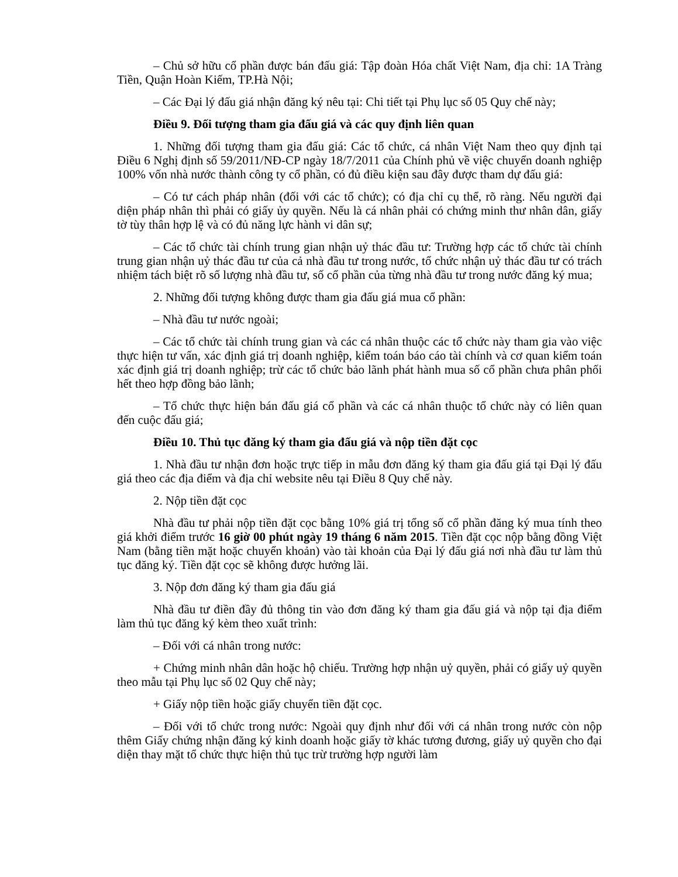– Chủ sở hữu cổ phần được bán đấu giá: Tập đoàn Hóa chất Việt Nam, địa chỉ: 1A Tràng Tiền, Quận Hoàn Kiếm, TP.Hà Nội;
– Các Đại lý đấu giá nhận đăng ký nêu tại: Chi tiết tại Phụ lục số 05 Quy chế này;
Điều 9. Đối tượng tham gia đấu giá và các quy định liên quan
1. Những đối tượng tham gia đấu giá: Các tổ chức, cá nhân Việt Nam theo quy định tại Điều 6 Nghị định số 59/2011/NĐ-CP ngày 18/7/2011 của Chính phủ về việc chuyển doanh nghiệp 100% vốn nhà nước thành công ty cổ phần, có đủ điều kiện sau đây được tham dự đấu giá:
– Có tư cách pháp nhân (đối với các tổ chức); có địa chỉ cụ thể, rõ ràng. Nếu người đại diện pháp nhân thì phải có giấy ủy quyền. Nếu là cá nhân phải có chứng minh thư nhân dân, giấy tờ tùy thân hợp lệ và có đủ năng lực hành vi dân sự;
– Các tổ chức tài chính trung gian nhận uỷ thác đầu tư: Trường hợp các tổ chức tài chính trung gian nhận uỷ thác đầu tư của cả nhà đầu tư trong nước, tổ chức nhận uỷ thác đầu tư có trách nhiệm tách biệt rõ số lượng nhà đầu tư, số cổ phần của từng nhà đầu tư trong nước đăng ký mua;
2. Những đối tượng không được tham gia đấu giá mua cổ phần:
– Nhà đầu tư nước ngoài;
– Các tổ chức tài chính trung gian và các cá nhân thuộc các tổ chức này tham gia vào việc thực hiện tư vấn, xác định giá trị doanh nghiệp, kiểm toán báo cáo tài chính và cơ quan kiểm toán xác định giá trị doanh nghiệp; trừ các tổ chức bảo lãnh phát hành mua số cổ phần chưa phân phối hết theo hợp đồng bảo lãnh;
– Tổ chức thực hiện bán đấu giá cổ phần và các cá nhân thuộc tổ chức này có liên quan đến cuộc đấu giá;
Điều 10. Thủ tục đăng ký tham gia đấu giá và nộp tiền đặt cọc
1. Nhà đầu tư nhận đơn hoặc trực tiếp in mẫu đơn đăng ký tham gia đấu giá tại Đại lý đấu giá theo các địa điểm và địa chỉ website nêu tại Điều 8 Quy chế này.
2. Nộp tiền đặt cọc
Nhà đầu tư phải nộp tiền đặt cọc bằng 10% giá trị tổng số cổ phần đăng ký mua tính theo giá khởi điểm trước 16 giờ 00 phút ngày 19 tháng 6 năm 2015. Tiền đặt cọc nộp bằng đồng Việt Nam (bằng tiền mặt hoặc chuyển khoản) vào tài khoản của Đại lý đấu giá nơi nhà đầu tư làm thủ tục đăng ký. Tiền đặt cọc sẽ không được hưởng lãi.
3. Nộp đơn đăng ký tham gia đấu giá
Nhà đầu tư điền đầy đủ thông tin vào đơn đăng ký tham gia đấu giá và nộp tại địa điểm làm thủ tục đăng ký kèm theo xuất trình:
– Đối với cá nhân trong nước:
+ Chứng minh nhân dân hoặc hộ chiếu. Trường hợp nhận uỷ quyền, phải có giấy uỷ quyền theo mẫu tại Phụ lục số 02 Quy chế này;
+ Giấy nộp tiền hoặc giấy chuyển tiền đặt cọc.
– Đối với tổ chức trong nước: Ngoài quy định như đối với cá nhân trong nước còn nộp thêm Giấy chứng nhận đăng ký kinh doanh hoặc giấy tờ khác tương đương, giấy uỷ quyền cho đại diện thay mặt tổ chức thực hiện thủ tục trừ trường hợp người làm